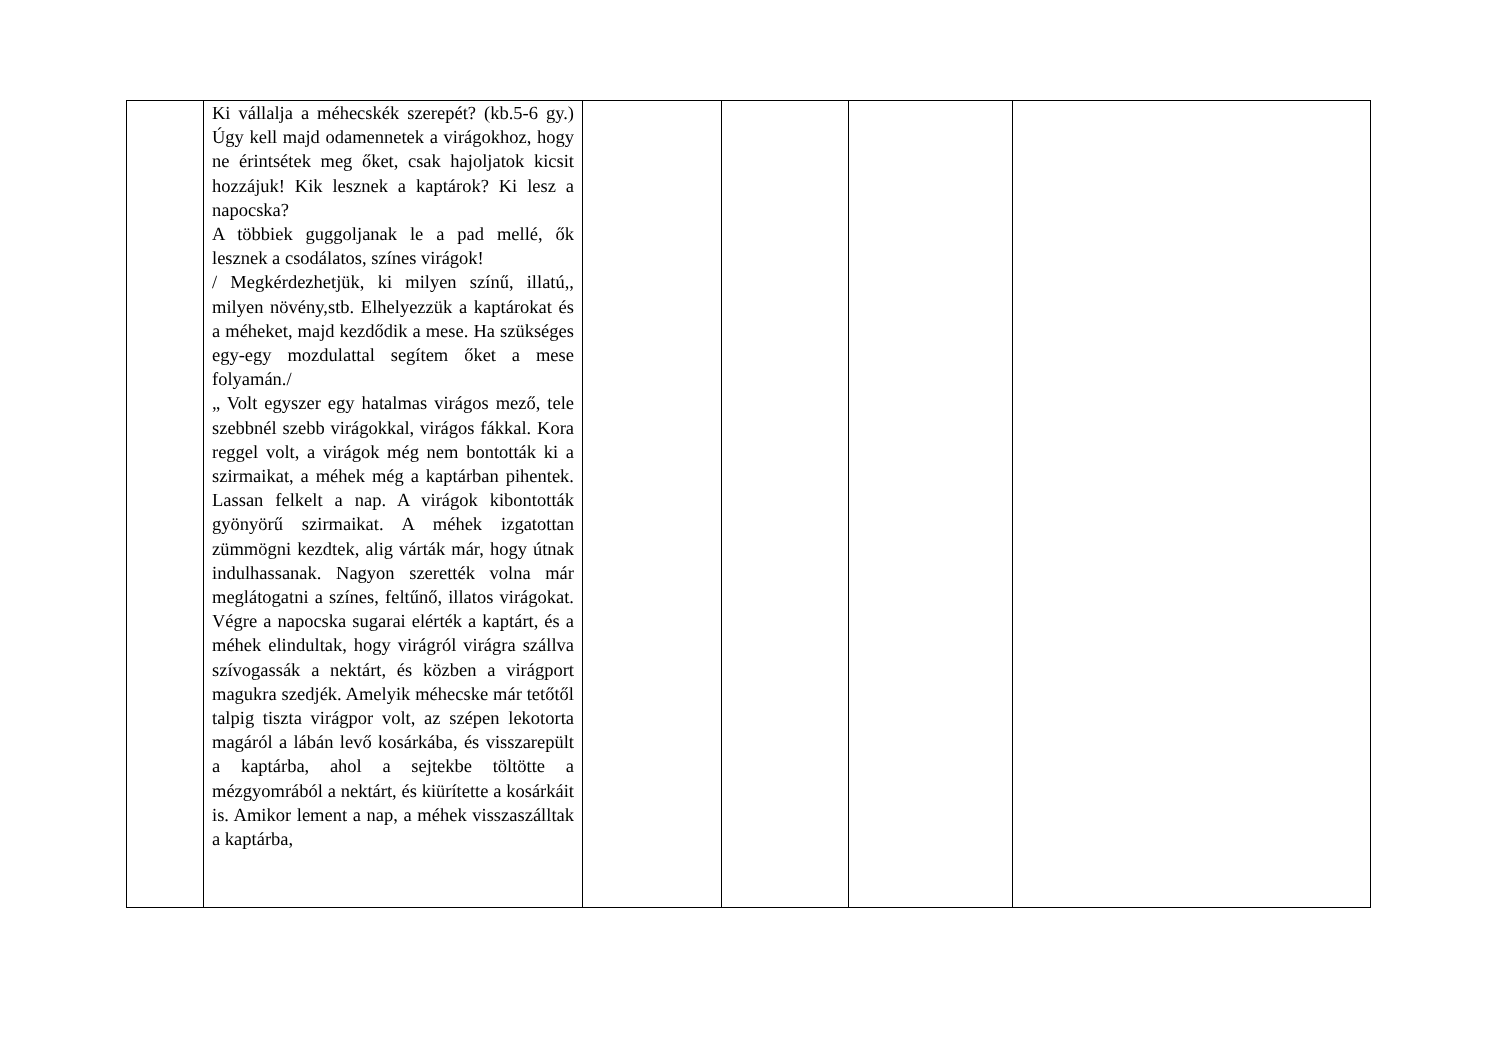| | Ki vállalja a méhecskék szerepét? (kb.5-6 gy.) Úgy kell majd odamennetek a virágokhoz, hogy ne érintsétek meg őket, csak hajoljatok kicsit hozzájuk! Kik lesznek a kaptárok? Ki lesz a napocska? A többiek guggoljanak le a pad mellé, ők lesznek a csodálatos, színes virágok! / Megkérdezhetjük, ki milyen színű, illatú,, milyen növény,stb. Elhelyezzük a kaptárokat és a méheket, majd kezdődik a mese. Ha szükséges egy-egy mozdulattal segítem őket a mese folyamán./ „ Volt egyszer egy hatalmas virágos mező, tele szebbnél szebb virágokkal, virágos fákkal. Kora reggel volt, a virágok még nem bontották ki a szirmaikat, a méhek még a kaptárban pihentek. Lassan felkelt a nap. A virágok kibontották gyönyörű szirmaikat. A méhek izgatottan zümmögni kezdtek, alig várták már, hogy útnak indulhassanak. Nagyon szerették volna már meglátogatni a színes, feltűnő, illatos virágokat. Végre a napocska sugarai elérték a kaptárt, és a méhek elindultak, hogy virágról virágra szállva szívogassák a nektárt, és közben a virágport magukra szedjék. Amelyik méhecske már tetőtől talpig tiszta virágpor volt, az szépen lekotorta magáról a lábán levő kosárkába, és visszarepült a kaptárba, ahol a sejtekbe töltötte a mézgyomrából a nektárt, és kiürítette a kosárkáit is. Amikor lement a nap, a méhek visszaszálltak a kaptárba, | | | | |